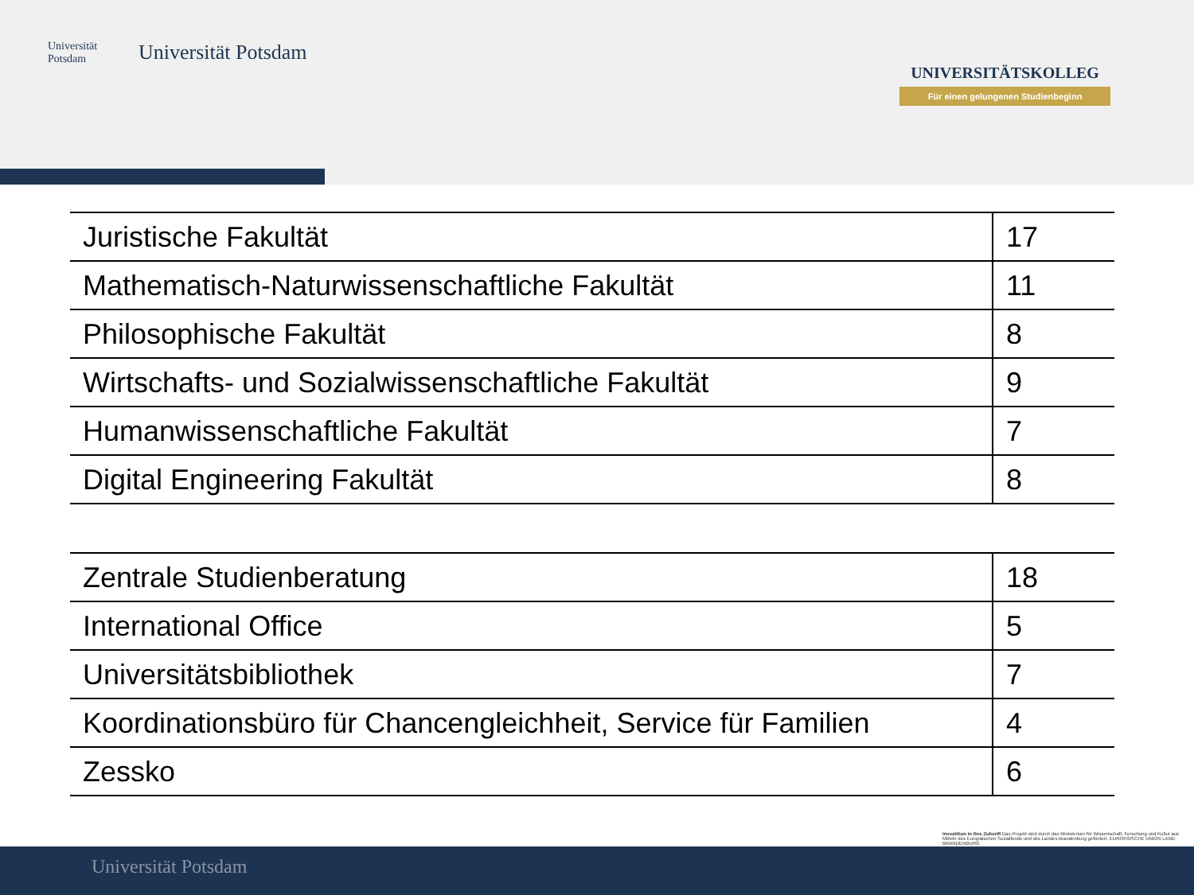Universität Potsdam
Universität Potsdam
UNIVERSITÄTSKOLLEG
Für einen gelungenen Studienbeginn
| Juristische Fakultät | 17 |
| Mathematisch-Naturwissenschaftliche Fakultät | 11 |
| Philosophische Fakultät | 8 |
| Wirtschafts- und Sozialwissenschaftliche Fakultät | 9 |
| Humanwissenschaftliche Fakultät | 7 |
| Digital Engineering Fakultät | 8 |
| Zentrale Studienberatung | 18 |
| International Office | 5 |
| Universitätsbibliothek | 7 |
| Koordinationsbüro für Chancengleichheit, Service für Familien | 4 |
| Zessko | 6 |
Investition in Ihre Zukunft Das Projekt wird durch das Ministerium für Wissenschaft, Forschung und Kultur aus Mitteln des Europäischen Sozialfonds und des Landes Brandenburg gefördert. EUROPÄISCHE UNION LAND BRANDENBURG
Universität Potsdam